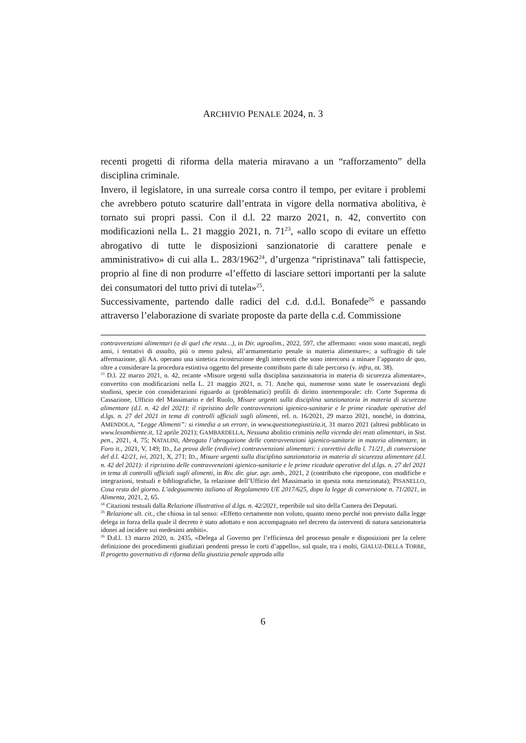ARCHIVIO PENALE 2024, n. 3
recenti progetti di riforma della materia miravano a un “rafforzamento” della disciplina criminale.
Invero, il legislatore, in una surreale corsa contro il tempo, per evitare i problemi che avrebbero potuto scaturire dall’entrata in vigore della normativa abolitiva, è tornato sui propri passi. Con il d.l. 22 marzo 2021, n. 42, convertito con modificazioni nella L. 21 maggio 2021, n. 71<sup>23</sup>, «allo scopo di evitare un effetto abrogativo di tutte le disposizioni sanzionatorie di carattere penale e amministrativo» di cui alla L. 283/1962<sup>24</sup>, d’urgenza “ripristinava” tali fattispecie, proprio al fine di non produrre «l’effetto di lasciare settori importanti per la salute dei consumatori del tutto privi di tutela»<sup>25</sup>.
Successivamente, partendo dalle radici del c.d. d.d.l. Bonafede<sup>26</sup> e passando attraverso l’elaborazione di svariate proposte da parte della c.d. Commissione
contravvenzioni alimentari (o di quel che resta…), in Dir. agroalim., 2022, 597, che affermano: «non sono mancati, negli anni, i tentativi di assalto, più o meno palesi, all’armamentario penale in materia alimentare»; a suffragio di tale affermazione, gli AA. operano una sintetica ricostruzione degli interventi che sono intercorsi a minare l’apparato de quo, oltre a considerare la procedura estintiva oggetto del presente contributo parte di tale percorso (v. infra, nt. 38).
<sup>23</sup> D.l. 22 marzo 2021, n. 42, recante «Misure urgenti sulla disciplina sanzionatoria in materia di sicurezza alimentare», convertito con modificazioni nella L. 21 maggio 2021, n. 71. Anche qui, numerose sono state le osservazioni degli studiosi, specie con considerazioni riguardo ai (problematici) profili di diritto intertemporale: cfr. Corte Suprema di Cassazione, Ufficio del Massimario e del Ruolo, Misure urgenti sulla disciplina sanzionatoria in materia di sicurezza alimentare (d.l. n. 42 del 2021): il ripristino delle contravvenzioni igienico-sanitarie e le prime ricadute operative del d.lgs. n. 27 del 2021 in tema di controlli ufficiali sugli alimenti, rel. n. 16/2021, 29 marzo 2021, nonché, in dottrina, AMENDOLA, “Legge Alimenti”: si rimedia a un errore, in www.questionegiustizia.it, 31 marzo 2021 (altresì pubblicato in www.lexambiente.it, 12 aprile 2021); GAMBARDELLA, Nessuna abolitio criminis nella vicenda dei reati alimentari, in Sist. pen., 2021, 4, 75; NATALINI, Abrogata l’abrogazione delle contravvenzioni igienico-sanitarie in materia alimentare, in Foro it., 2021, V, 149; ID., La prova delle (redivive) contravvenzioni alimentari: i correttivi della l. 71/21, di conversione del d.l. 42/21, ivi, 2021, X, 271; ID., Misure urgenti sulla disciplina sanzionatoria in materia di sicurezza alimentare (d.l. n. 42 del 2021): il ripristino delle contravvenzioni igienico-sanitarie e le prime ricadute operative del d.lgs. n. 27 del 2021 in tema di controlli ufficiali sugli alimenti, in Riv. dir. giur. agr. amb., 2021, 2 (contributo che ripropone, con modifiche e integrazioni, testuali e bibliografiche, la relazione dell’Ufficio del Massimario in questa nota menzionata); PISANELLO, Cosa resta del giorno. L’adeguamento italiano al Regolamento UE 2017/625, dopo la legge di conversione n. 71/2021, in Alimenta, 2021, 2, 65.
<sup>24</sup> Citazioni testuali dalla Relazione illustrativa al d.lgs. n. 42/2021, reperibile sul sito della Camera dei Deputati.
<sup>25</sup> Relazione ult. cit., che chiosa in tal senso: «Effetto certamente non voluto, quanto meno perché non previsto dalla legge delega in forza della quale il decreto è stato adottato e non accompagnato nel decreto da interventi di natura sanzionatoria idonei ad incidere sui medesimi ambiti».
<sup>26</sup> D.d.l. 13 marzo 2020, n. 2435, «Delega al Governo per l’efficienza del processo penale e disposizioni per la celere definizione dei procedimenti giudiziari pendenti presso le corti d’appello», sul quale, tra i molti, GIALUZ-DELLA TORRE, Il progetto governativo di riforma della giustizia penale approda alla
6